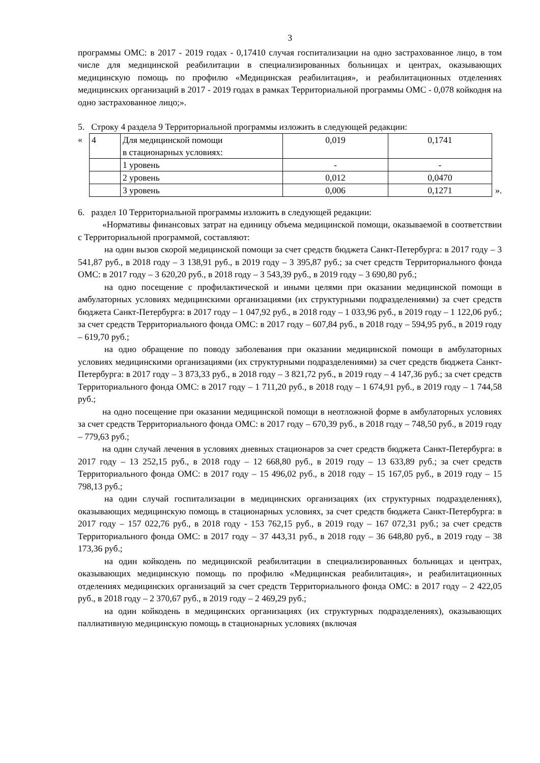3
программы ОМС: в 2017 - 2019 годах - 0,17410 случая госпитализации на одно застрахованное лицо, в том числе для медицинской реабилитации в специализированных больницах и центрах, оказывающих медицинскую помощь по профилю «Медицинская реабилитация», и реабилитационных отделениях медицинских организаций в 2017 - 2019 годах в рамках Территориальной программы ОМС - 0,078 койкодня на одно застрахованное лицо;».
5. Строку 4 раздела 9 Территориальной программы изложить в следующей редакции:
«
| 4 | Для медицинской помощи в стационарных условиях: | 0,019 | 0,1741 |
| | 1 уровень | - | - |
| | 2 уровень | 0,012 | 0,0470 |
| | 3 уровень | 0,006 | 0,1271 |
».
6. раздел 10 Территориальной программы изложить в следующей редакции:
«Нормативы финансовых затрат на единицу объема медицинской помощи, оказываемой в соответствии с Территориальной программой, составляют:
на один вызов скорой медицинской помощи за счет средств бюджета Санкт-Петербурга: в 2017 году – 3 541,87 руб., в 2018 году – 3 138,91 руб., в 2019 году – 3 395,87 руб.; за счет средств Территориального фонда ОМС: в 2017 году – 3 620,20 руб., в 2018 году – 3 543,39 руб., в 2019 году – 3 690,80 руб.;
на одно посещение с профилактической и иными целями при оказании медицинской помощи в амбулаторных условиях медицинскими организациями (их структурными подразделениями) за счет средств бюджета Санкт-Петербурга: в 2017 году – 1 047,92 руб., в 2018 году – 1 033,96 руб., в 2019 году – 1 122,06 руб.; за счет средств Территориального фонда ОМС: в 2017 году – 607,84 руб., в 2018 году – 594,95 руб., в 2019 году – 619,70 руб.;
на одно обращение по поводу заболевания при оказании медицинской помощи в амбулаторных условиях медицинскими организациями (их структурными подразделениями) за счет средств бюджета Санкт-Петербурга: в 2017 году – 3 873,33 руб., в 2018 году – 3 821,72 руб., в 2019 году – 4 147,36 руб.; за счет средств Территориального фонда ОМС: в 2017 году – 1 711,20 руб., в 2018 году – 1 674,91 руб., в 2019 году – 1 744,58 руб.;
на одно посещение при оказании медицинской помощи в неотложной форме в амбулаторных условиях за счет средств Территориального фонда ОМС: в 2017 году – 670,39 руб., в 2018 году – 748,50 руб., в 2019 году – 779,63 руб.;
на один случай лечения в условиях дневных стационаров за счет средств бюджета Санкт-Петербурга: в 2017 году – 13 252,15 руб., в 2018 году – 12 668,80 руб., в 2019 году – 13 633,89 руб.; за счет средств Территориального фонда ОМС: в 2017 году – 15 496,02 руб., в 2018 году – 15 167,05 руб., в 2019 году – 15 798,13 руб.;
на один случай госпитализации в медицинских организациях (их структурных подразделениях), оказывающих медицинскую помощь в стационарных условиях, за счет средств бюджета Санкт-Петербурга: в 2017 году – 157 022,76 руб., в 2018 году - 153 762,15 руб., в 2019 году – 167 072,31 руб.; за счет средств Территориального фонда ОМС: в 2017 году – 37 443,31 руб., в 2018 году – 36 648,80 руб., в 2019 году – 38 173,36 руб.;
на один койкодень по медицинской реабилитации в специализированных больницах и центрах, оказывающих медицинскую помощь по профилю «Медицинская реабилитация», и реабилитационных отделениях медицинских организаций за счет средств Территориального фонда ОМС: в 2017 году – 2 422,05 руб., в 2018 году – 2 370,67 руб., в 2019 году – 2 469,29 руб.;
на один койкодень в медицинских организациях (их структурных подразделениях), оказывающих паллиативную медицинскую помощь в стационарных условиях (включая